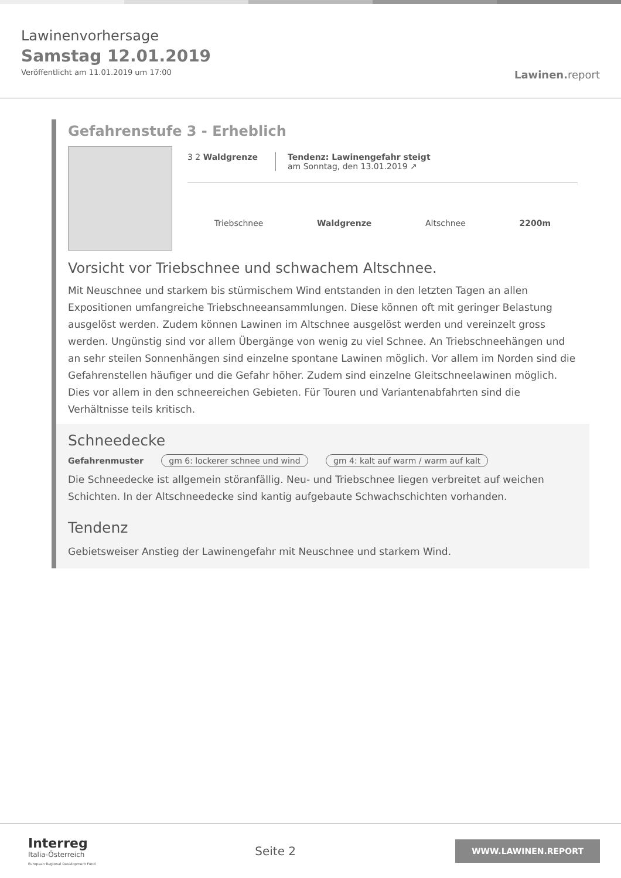Lawinenvorhersage
Samstag 12.01.2019
Veröffentlicht am 11.01.2019 um 17:00
Lawinen. report
Gefahrenstufe 3 - Erheblich
3 2 Waldgrenze Tendenz: Lawinengefahr steigt
am Sonntag, den 13.01.2019 ↗
Triebschnee Waldgrenze Altschnee 2200m
Vorsicht vor Triebschnee und schwachem Altschnee.
Mit Neuschnee und starkem bis stürmischem Wind entstanden in den letzten Tagen an allen Expositionen umfangreiche Triebschneeansammlungen. Diese können oft mit geringer Belastung ausgelöst werden. Zudem können Lawinen im Altschnee ausgelöst werden und vereinzelt gross werden. Ungünstig sind vor allem Übergänge von wenig zu viel Schnee. An Triebschneehängen und an sehr steilen Sonnenhängen sind einzelne spontane Lawinen möglich. Vor allem im Norden sind die Gefahrenstellen häufiger und die Gefahr höher. Zudem sind einzelne Gleitschneelawinen möglich. Dies vor allem in den schneereichen Gebieten. Für Touren und Variantenabfahrten sind die Verhältnisse teils kritisch.
Schneedecke
Gefahrenmuster gm 6: lockerer schnee und wind gm 4: kalt auf warm / warm auf kalt
Die Schneedecke ist allgemein störanfällig. Neu- und Triebschnee liegen verbreitet auf weichen Schichten. In der Altschneedecke sind kantig aufgebaute Schwachschichten vorhanden.
Tendenz
Gebietsweiser Anstieg der Lawinengefahr mit Neuschnee und starkem Wind.
Interreg
Italia-Österreich
European Regional Development Fund
Seite 2
WWW.LAWINEN.REPORT